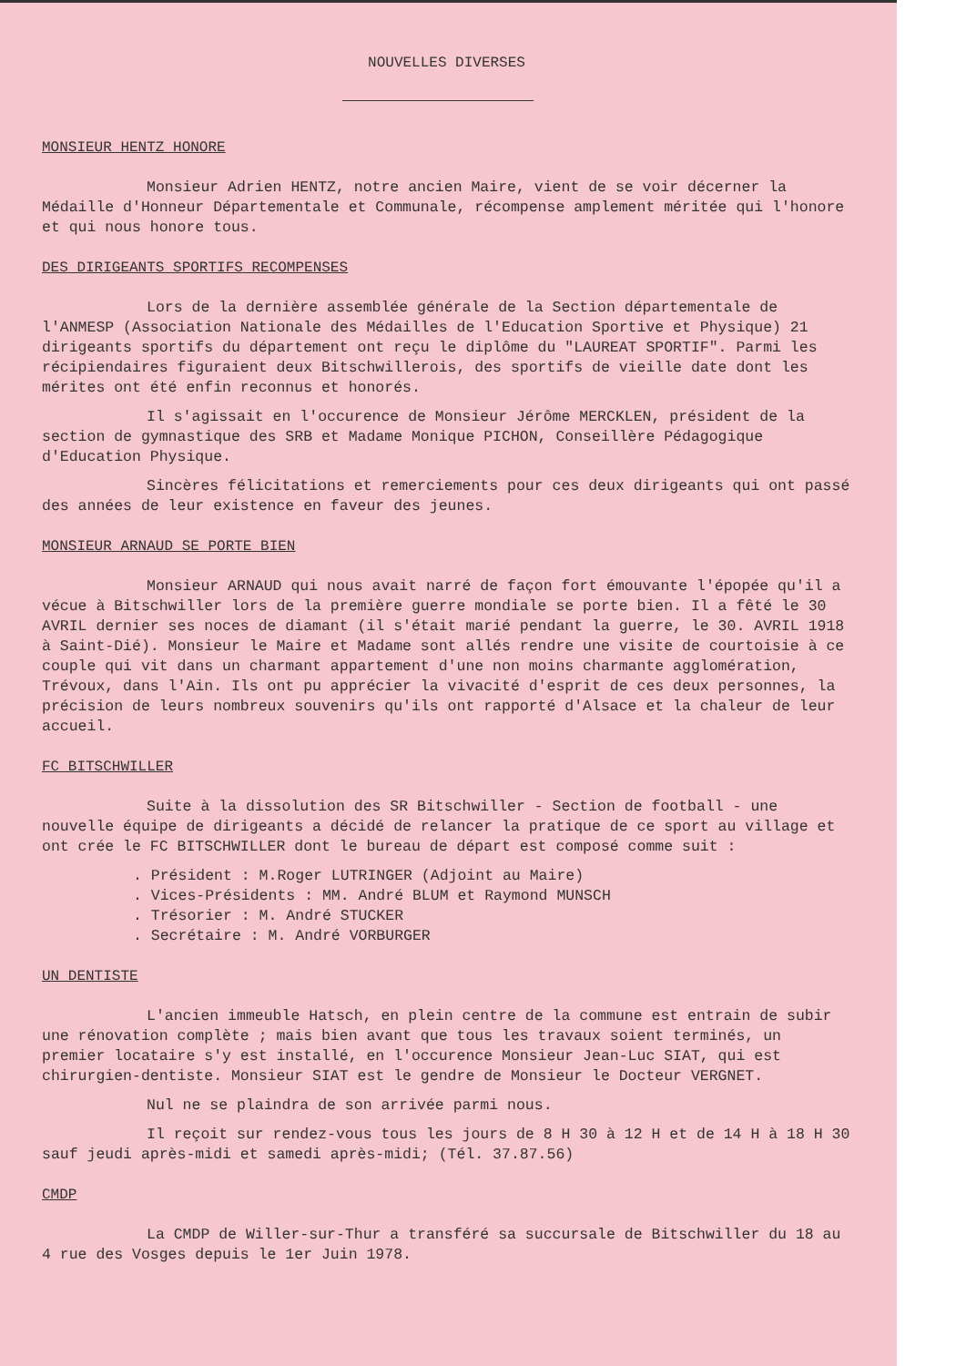NOUVELLES DIVERSES
MONSIEUR HENTZ HONORE
Monsieur Adrien HENTZ, notre ancien Maire, vient de se voir décerner la Médaille d'Honneur Départementale et Communale, récompense amplement méritée qui l'honore et qui nous honore tous.
DES DIRIGEANTS SPORTIFS RECOMPENSES
Lors de la dernière assemblée générale de la Section départementale de l'ANMESP (Association Nationale des Médailles de l'Education Sportive et Physique) 21 dirigeants sportifs du département ont reçu le diplôme du "LAUREAT SPORTIF". Parmi les récipiendaires figuraient deux Bitschwillerois, des sportifs de vieille date dont les mérites ont été enfin reconnus et honorés.
Il s'agissait en l'occurence de Monsieur Jérôme MERCKLEN, président de la section de gymnastique des SRB et Madame Monique PICHON, Conseillère Pédagogique d'Education Physique.
Sincères félicitations et remerciements pour ces deux dirigeants qui ont passé des années de leur existence en faveur des jeunes.
MONSIEUR ARNAUD SE PORTE BIEN
Monsieur ARNAUD qui nous avait narré de façon fort émouvante l'épopée qu'il a vécue à Bitschwiller lors de la première guerre mondiale se porte bien. Il a fêté le 30 AVRIL dernier ses noces de diamant (il s'était marié pendant la guerre, le 30. AVRIL 1918 à Saint-Dié). Monsieur le Maire et Madame sont allés rendre une visite de courtoisie à ce couple qui vit dans un charmant appartement d'une non moins charmante agglomération, Trévoux, dans l'Ain. Ils ont pu apprécier la vivacité d'esprit de ces deux personnes, la précision de leurs nombreux souvenirs qu'ils ont rapporté d'Alsace et la chaleur de leur accueil.
FC BITSCHWILLER
Suite à la dissolution des SR Bitschwiller - Section de football - une nouvelle équipe de dirigeants a décidé de relancer la pratique de ce sport au village et ont crée le FC BITSCHWILLER dont le bureau de départ est composé comme suit :
. Président : M.Roger LUTRINGER (Adjoint au Maire)
. Vices-Présidents : MM. André BLUM et Raymond MUNSCH
. Trésorier : M. André STUCKER
. Secrétaire : M. André VORBURGER
UN DENTISTE
L'ancien immeuble Hatsch, en plein centre de la commune est entrain de subir une rénovation complète ; mais bien avant que tous les travaux soient terminés, un premier locataire s'y est installé, en l'occurence Monsieur Jean-Luc SIAT, qui est chirurgien-dentiste. Monsieur SIAT est le gendre de Monsieur le Docteur VERGNET.
Nul ne se plaindra de son arrivée parmi nous.
Il reçoit sur rendez-vous tous les jours de 8 H 30 à 12 H et de 14 H à 18 H 30 sauf jeudi après-midi et samedi après-midi; (Tél. 37.87.56)
CMDP
La CMDP de Willer-sur-Thur a transféré sa succursale de Bitschwiller du 18 au 4 rue des Vosges depuis le 1er Juin 1978.